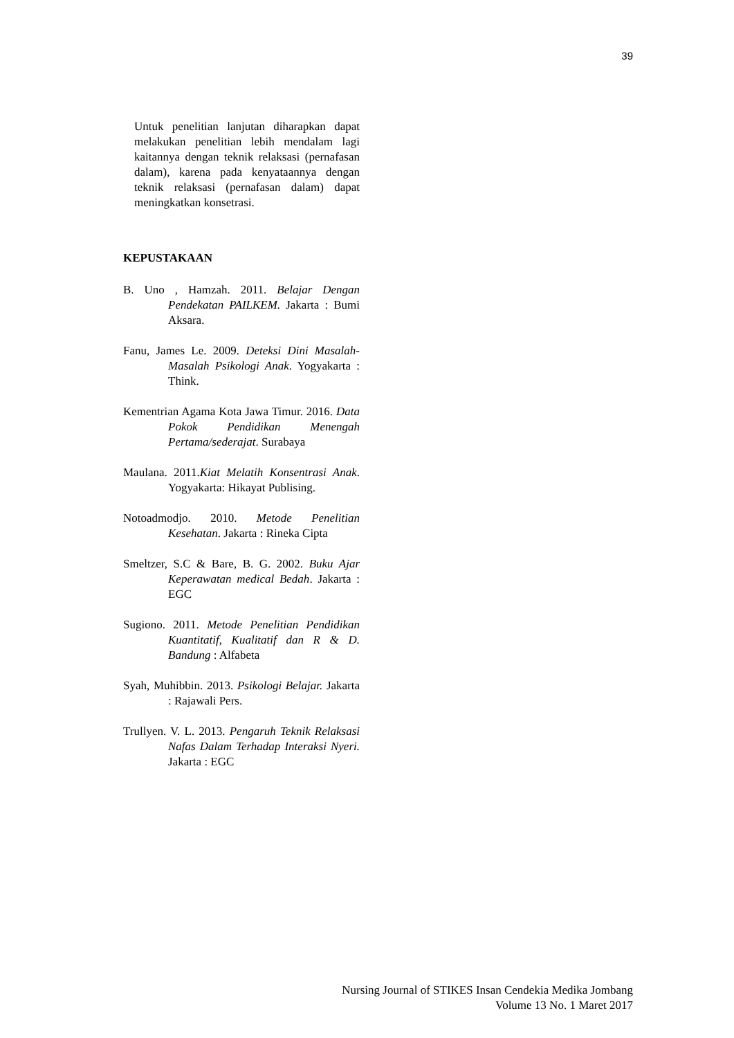39
Untuk penelitian lanjutan diharapkan dapat melakukan penelitian lebih mendalam lagi kaitannya dengan teknik relaksasi (pernafasan dalam), karena pada kenyataannya dengan teknik relaksasi (pernafasan dalam) dapat meningkatkan konsetrasi.
KEPUSTAKAAN
B. Uno , Hamzah. 2011. Belajar Dengan Pendekatan PAILKEM. Jakarta : Bumi Aksara.
Fanu, James Le. 2009. Deteksi Dini Masalah-Masalah Psikologi Anak. Yogyakarta : Think.
Kementrian Agama Kota Jawa Timur. 2016. Data Pokok Pendidikan Menengah Pertama/sederajat. Surabaya
Maulana. 2011.Kiat Melatih Konsentrasi Anak. Yogyakarta: Hikayat Publising.
Notoadmodjo. 2010. Metode Penelitian Kesehatan. Jakarta : Rineka Cipta
Smeltzer, S.C & Bare, B. G. 2002. Buku Ajar Keperawatan medical Bedah. Jakarta : EGC
Sugiono. 2011. Metode Penelitian Pendidikan Kuantitatif, Kualitatif dan R & D. Bandung : Alfabeta
Syah, Muhibbin. 2013. Psikologi Belajar. Jakarta : Rajawali Pers.
Trullyen. V. L. 2013. Pengaruh Teknik Relaksasi Nafas Dalam Terhadap Interaksi Nyeri. Jakarta : EGC
Nursing Journal of STIKES Insan Cendekia Medika Jombang
Volume 13 No. 1 Maret 2017